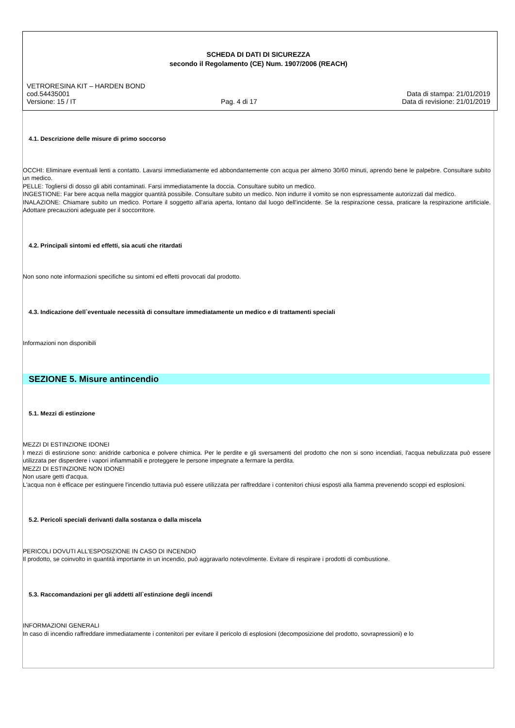SCHEDA DI DATI DI SICUREZZA
secondo il Regolamento (CE) Num. 1907/2006 (REACH)
VETRORESINA KIT – HARDEN BOND
cod.54435001 Data di stampa: 21/01/2019
Versione: 15 / IT Pag. 4 di 17 Data di revisione: 21/01/2019
4.1. Descrizione delle misure di primo soccorso
OCCHI: Eliminare eventuali lenti a contatto. Lavarsi immediatamente ed abbondantemente con acqua per almeno 30/60 minuti, aprendo bene le palpebre. Consultare subito un medico.
PELLE: Togliersi di dosso gli abiti contaminati. Farsi immediatamente la doccia. Consultare subito un medico.
INGESTIONE: Far bere acqua nella maggior quantità possibile. Consultare subito un medico. Non indurre il vomito se non espressamente autorizzati dal medico.
INALAZIONE: Chiamare subito un medico. Portare il soggetto all'aria aperta, lontano dal luogo dell'incidente. Se la respirazione cessa, praticare la respirazione artificiale. Adottare precauzioni adeguate per il soccorritore.
4.2. Principali sintomi ed effetti, sia acuti che ritardati
Non sono note informazioni specifiche su sintomi ed effetti provocati dal prodotto.
4.3. Indicazione dell`eventuale necessità di consultare immediatamente un medico e di trattamenti speciali
Informazioni non disponibili
SEZIONE 5. Misure antincendio
5.1. Mezzi di estinzione
MEZZI DI ESTINZIONE IDONEI
I mezzi di estinzione sono: anidride carbonica e polvere chimica. Per le perdite e gli sversamenti del prodotto che non si sono incendiati, l'acqua nebulizzata può essere utilizzata per disperdere i vapori infiammabili e proteggere le persone impegnate a fermare la perdita.
MEZZI DI ESTINZIONE NON IDONEI
Non usare getti d'acqua.
L'acqua non è efficace per estinguere l'incendio tuttavia può essere utilizzata per raffreddare i contenitori chiusi esposti alla fiamma prevenendo scoppi ed esplosioni.
5.2. Pericoli speciali derivanti dalla sostanza o dalla miscela
PERICOLI DOVUTI ALL'ESPOSIZIONE IN CASO DI INCENDIO
Il prodotto, se coinvolto in quantità importante in un incendio, può aggravarlo notevolmente. Evitare di respirare i prodotti di combustione.
5.3. Raccomandazioni per gli addetti all`estinzione degli incendi
INFORMAZIONI GENERALI
In caso di incendio raffreddare immediatamente i contenitori per evitare il pericolo di esplosioni (decomposizione del prodotto, sovrapressioni) e lo